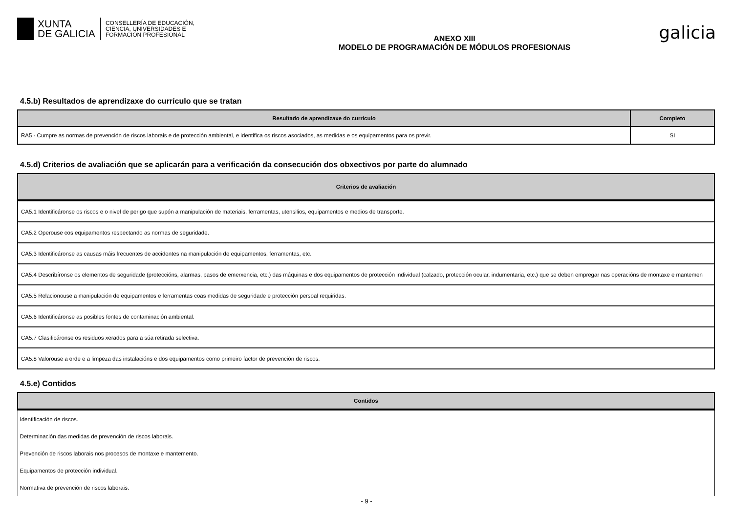XUNTA
DE GALICIA
CONSELLERÍA DE EDUCACIÓN,
CIENCIA, UNIVERSIDADES E
FORMACIÓN PROFESIONAL
ANEXO XIII
MODELO DE PROGRAMACIÓN DE MÓDULOS PROFESIONAIS
galicia
4.5.b) Resultados de aprendizaxe do currículo que se tratan
| Resultado de aprendizaxe do currículo | Completo |
| --- | --- |
| RA5 - Cumpre as normas de prevención de riscos laborais e de protección ambiental, e identifica os riscos asociados, as medidas e os equipamentos para os previr. | SI |
4.5.d) Criterios de avaliación que se aplicarán para a verificación da consecución dos obxectivos por parte do alumnado
| Criterios de avaliación |
| --- |
| CA5.1 Identificáronse os riscos e o nivel de perigo que supón a manipulación de materiais, ferramentas, utensilios, equipamentos e medios de transporte. |
| CA5.2 Operouse cos equipamentos respectando as normas de seguridade. |
| CA5.3 Identificáronse as causas máis frecuentes de accidentes na manipulación de equipamentos, ferramentas, etc. |
| CA5.4 Describíronse os elementos de seguridade (proteccións, alarmas, pasos de emerxencia, etc.) das máquinas e dos equipamentos de protección individual (calzado, protección ocular, indumentaria, etc.) que se deben empregar nas operacións de montaxe e mantemen |
| CA5.5 Relacionouse a manipulación de equipamentos e ferramentas coas medidas de seguridade e protección persoal requiridas. |
| CA5.6 Identificáronse as posibles fontes de contaminación ambiental. |
| CA5.7 Clasificáronse os residuos xerados para a súa retirada selectiva. |
| CA5.8 Valorouse a orde e a limpeza das instalacións e dos equipamentos como primeiro factor de prevención de riscos. |
4.5.e) Contidos
| Contidos |
| --- |
| Identificación de riscos. |
| Determinación das medidas de prevención de riscos laborais. |
| Prevención de riscos laborais nos procesos de montaxe e mantemento. |
| Equipamentos de protección individual. |
| Normativa de prevención de riscos laborais. |
- 9 -